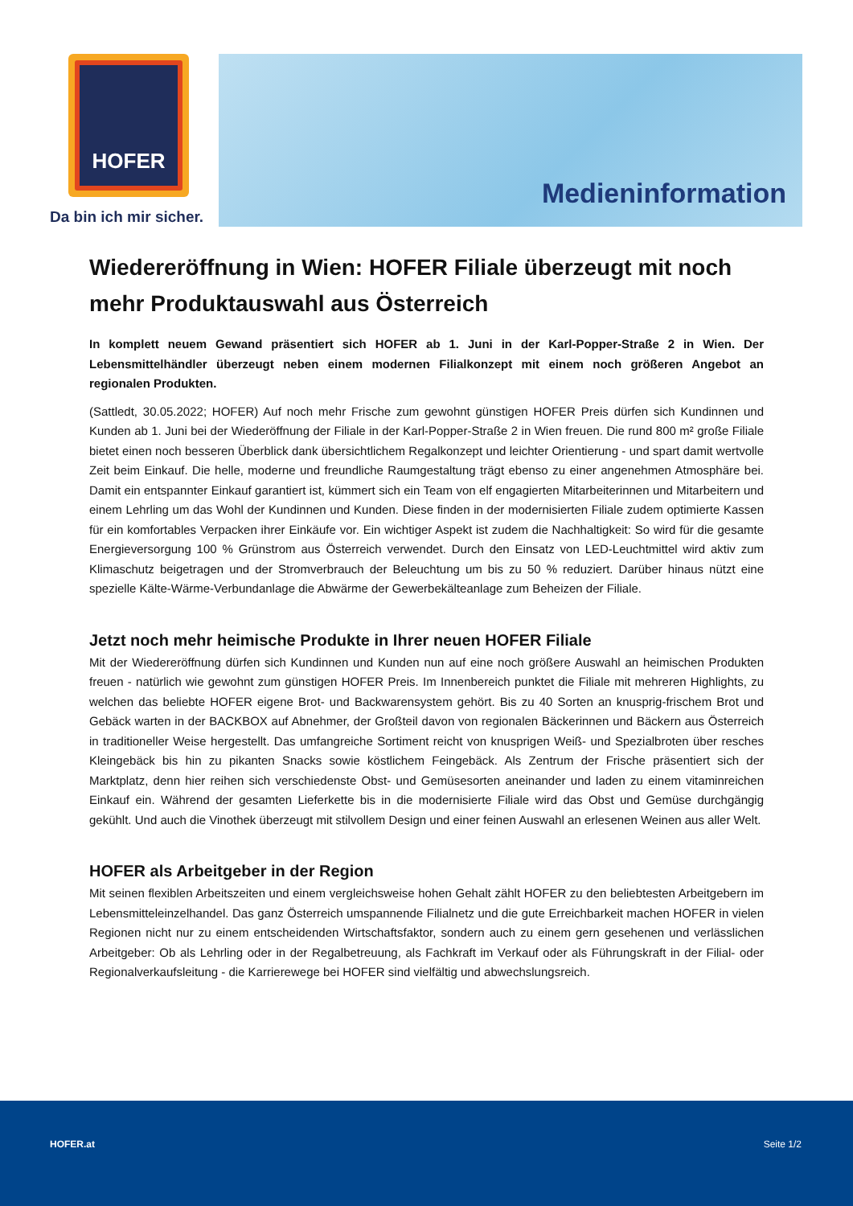HOFER
Da bin ich mir sicher.
Medieninformation
Wiedereröffnung in Wien: HOFER Filiale überzeugt mit noch mehr Produktauswahl aus Österreich
In komplett neuem Gewand präsentiert sich HOFER ab 1. Juni in der Karl-Popper-Straße 2 in Wien. Der Lebensmittelhändler überzeugt neben einem modernen Filialkonzept mit einem noch größeren Angebot an regionalen Produkten.
(Sattledt, 30.05.2022; HOFER) Auf noch mehr Frische zum gewohnt günstigen HOFER Preis dürfen sich Kundinnen und Kunden ab 1. Juni bei der Wiederöffnung der Filiale in der Karl-Popper-Straße 2 in Wien freuen. Die rund 800 m² große Filiale bietet einen noch besseren Überblick dank übersichtlichem Regalkonzept und leichter Orientierung - und spart damit wertvolle Zeit beim Einkauf. Die helle, moderne und freundliche Raumgestaltung trägt ebenso zu einer angenehmen Atmosphäre bei. Damit ein entspannter Einkauf garantiert ist, kümmert sich ein Team von elf engagierten Mitarbeiterinnen und Mitarbeitern und einem Lehrling um das Wohl der Kundinnen und Kunden. Diese finden in der modernisierten Filiale zudem optimierte Kassen für ein komfortables Verpacken ihrer Einkäufe vor. Ein wichtiger Aspekt ist zudem die Nachhaltigkeit: So wird für die gesamte Energieversorgung 100 % Grünstrom aus Österreich verwendet. Durch den Einsatz von LED-Leuchtmittel wird aktiv zum Klimaschutz beigetragen und der Stromverbrauch der Beleuchtung um bis zu 50 % reduziert. Darüber hinaus nützt eine spezielle Kälte-Wärme-Verbundanlage die Abwärme der Gewerbekälteanlage zum Beheizen der Filiale.
Jetzt noch mehr heimische Produkte in Ihrer neuen HOFER Filiale
Mit der Wiedereröffnung dürfen sich Kundinnen und Kunden nun auf eine noch größere Auswahl an heimischen Produkten freuen - natürlich wie gewohnt zum günstigen HOFER Preis. Im Innenbereich punktet die Filiale mit mehreren Highlights, zu welchen das beliebte HOFER eigene Brot- und Backwarensystem gehört. Bis zu 40 Sorten an knusprig-frischem Brot und Gebäck warten in der BACKBOX auf Abnehmer, der Großteil davon von regionalen Bäckerinnen und Bäckern aus Österreich in traditioneller Weise hergestellt. Das umfangreiche Sortiment reicht von knusprigen Weiß- und Spezialbroten über resches Kleingebäck bis hin zu pikanten Snacks sowie köstlichem Feingebäck. Als Zentrum der Frische präsentiert sich der Marktplatz, denn hier reihen sich verschiedenste Obst- und Gemüsesorten aneinander und laden zu einem vitaminreichen Einkauf ein. Während der gesamten Lieferkette bis in die modernisierte Filiale wird das Obst und Gemüse durchgängig gekühlt. Und auch die Vinothek überzeugt mit stilvollem Design und einer feinen Auswahl an erlesenen Weinen aus aller Welt.
HOFER als Arbeitgeber in der Region
Mit seinen flexiblen Arbeitszeiten und einem vergleichsweise hohen Gehalt zählt HOFER zu den beliebtesten Arbeitgebern im Lebensmitteleinzelhandel. Das ganz Österreich umspannende Filialnetz und die gute Erreichbarkeit machen HOFER in vielen Regionen nicht nur zu einem entscheidenden Wirtschaftsfaktor, sondern auch zu einem gern gesehenen und verlässlichen Arbeitgeber: Ob als Lehrling oder in der Regalbetreuung, als Fachkraft im Verkauf oder als Führungskraft in der Filial- oder Regionalverkaufsleitung - die Karrierewege bei HOFER sind vielfältig und abwechslungsreich.
HOFER.at Seite 1/2